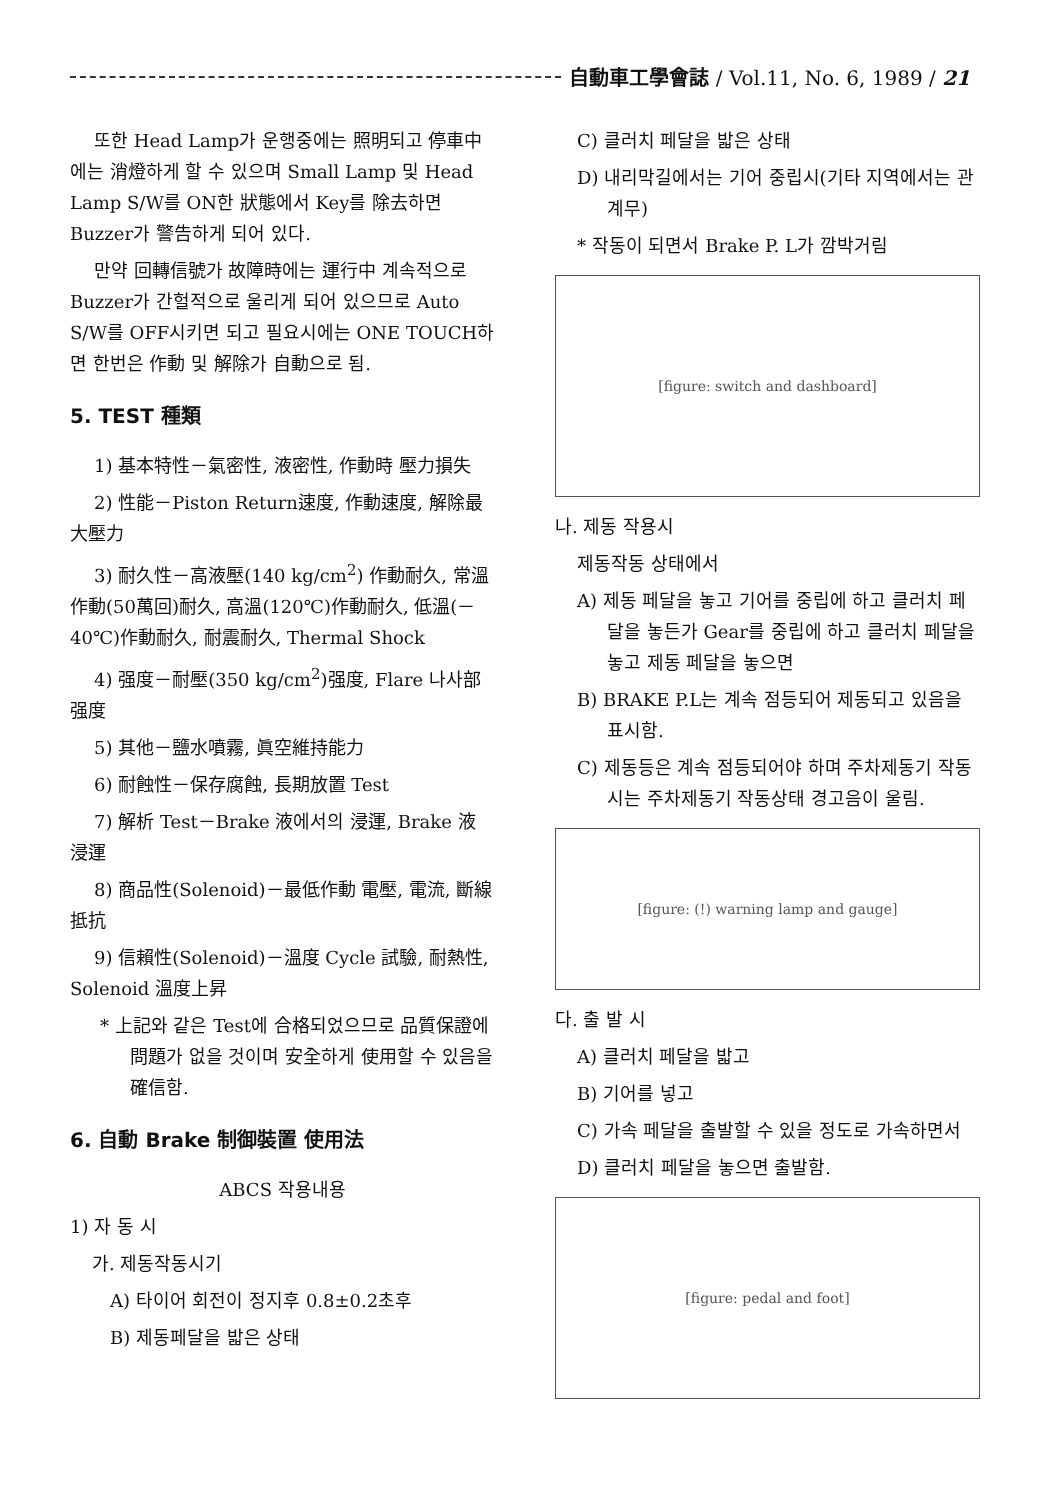自動車工學會誌 / Vol.11, No. 6, 1989 / 21
또한 Head Lamp가 운행중에는 照明되고 停車中에는 消燈하게 할 수 있으며 Small Lamp 및 Head Lamp S/W를 ON한 狀態에서 Key를 除去하면 Buzzer가 警告하게 되어 있다.
만약 回轉信號가 故障時에는 運行中 계속적으로 Buzzer가 간헐적으로 울리게 되어 있으므로 Auto S/W를 OFF시키면 되고 필요시에는 ONE TOUCH하면 한번은 作動 및 解除가 自動으로 됨.
5. TEST 種類
1) 基本特性－氣密性, 液密性, 作動時 壓力損失
2) 性能－Piston Return速度, 作動速度, 解除最大壓力
3) 耐久性－高液壓(140 kg/cm<sup>2</sup>) 作動耐久, 常溫作動(50萬回)耐久, 高溫(120℃)作動耐久, 低溫(－40℃)作動耐久, 耐震耐久, Thermal Shock
4) 强度－耐壓(350 kg/cm<sup>2</sup>)强度, Flare 나사部 强度
5) 其他－鹽水噴霧, 眞空維持能力
6) 耐蝕性－保存腐蝕, 長期放置 Test
7) 解析 Test－Brake 液에서의 浸運, Brake 液 浸運
8) 商品性(Solenoid)－最低作動 電壓, 電流, 斷線抵抗
9) 信賴性(Solenoid)－溫度 Cycle 試驗, 耐熱性, Solenoid 溫度上昇
* 上記와 같은 Test에 合格되었으므로 品質保證에 問題가 없을 것이며 安全하게 使用할 수 있음을 確信함.
6. 自動 Brake 制御裝置 使用法
ABCS 작용내용
1) 자 동 시
가. 제동작동시기
A) 타이어 회전이 정지후 0.8±0.2초후
B) 제동페달을 밟은 상태
C) 클러치 페달을 밟은 상태
D) 내리막길에서는 기어 중립시(기타 지역에서는 관계무)
* 작동이 되면서 Brake P. L가 깜박거림
[figure: switch and dashboard]
나. 제동 작용시
제동작동 상태에서
A) 제동 페달을 놓고 기어를 중립에 하고 클러치 페달을 놓든가 Gear를 중립에 하고 클러치 페달을 놓고 제동 페달을 놓으면
B) BRAKE P.L는 계속 점등되어 제동되고 있음을 표시함.
C) 제동등은 계속 점등되어야 하며 주차제동기 작동시는 주차제동기 작동상태 경고음이 울림.
[figure: (!) warning lamp and gauge]
다. 출 발 시
A) 클러치 페달을 밟고
B) 기어를 넣고
C) 가속 페달을 출발할 수 있을 정도로 가속하면서
D) 클러치 페달을 놓으면 출발함.
[figure: pedal and foot]